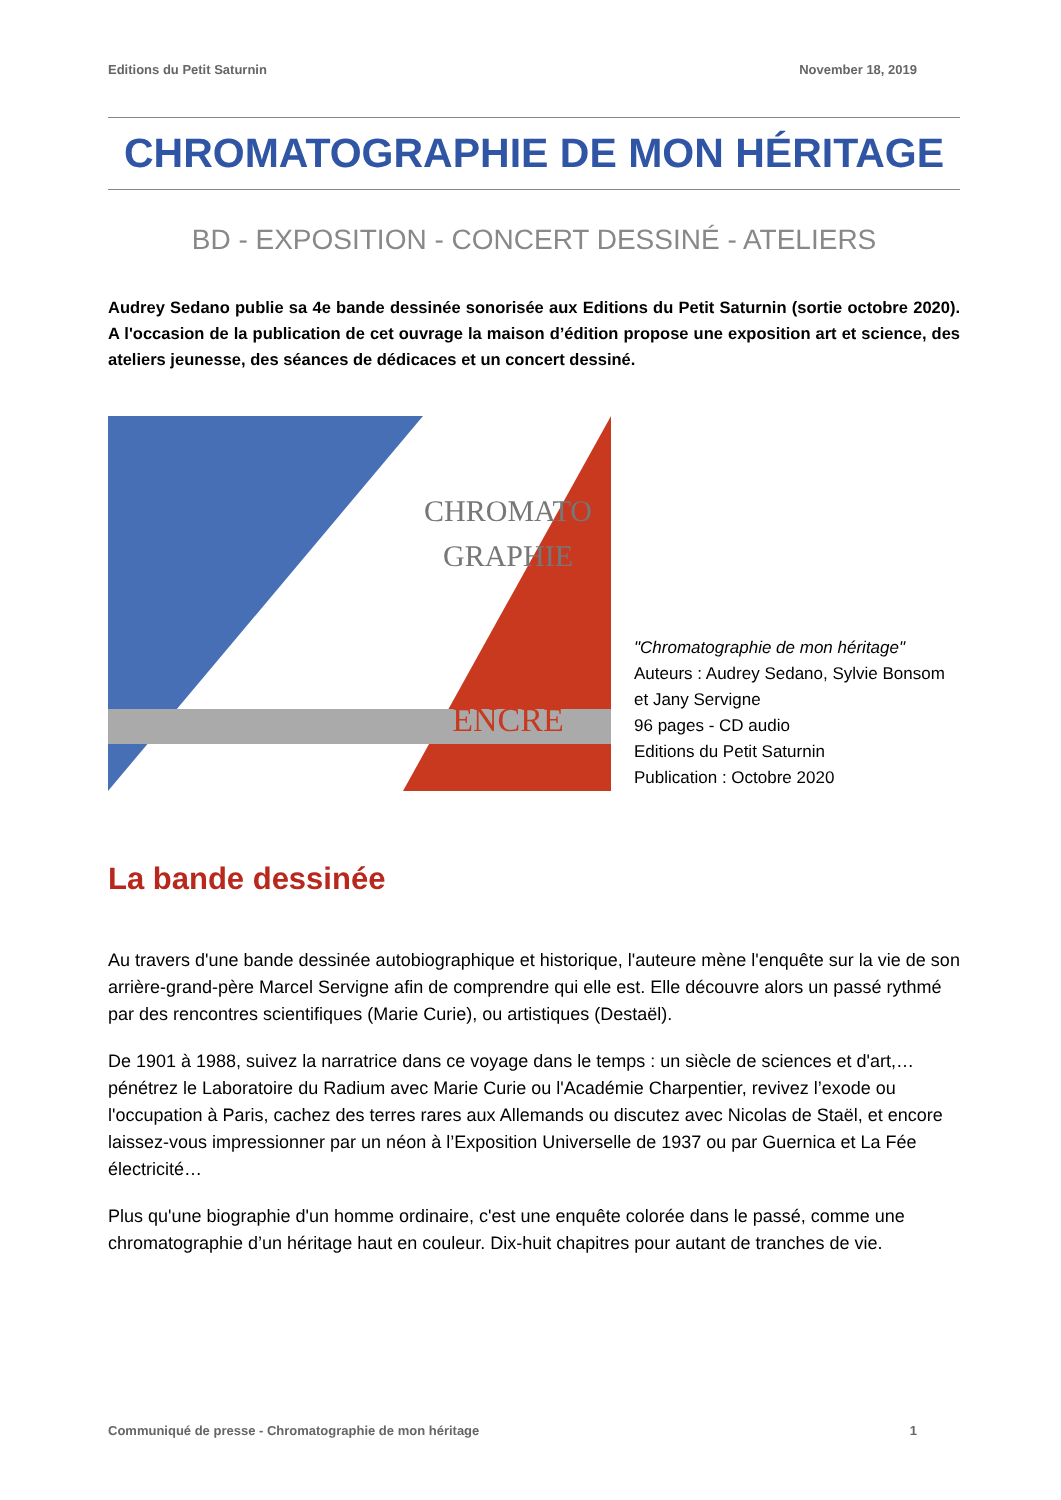Editions du Petit Saturnin November 18, 2019
CHROMATOGRAPHIE DE MON HÉRITAGE
BD - EXPOSITION - CONCERT DESSINÉ - ATELIERS
Audrey Sedano publie sa 4e bande dessinée sonorisée aux Editions du Petit Saturnin (sortie octobre 2020). A l'occasion de la publication de cet ouvrage la maison d’édition propose une exposition art et science, des ateliers jeunesse, des séances de dédicaces et un concert dessiné.
CHROMATO
GRAPHIE
ENCRE
"Chromatographie de mon héritage"
Auteurs : Audrey Sedano, Sylvie Bonsom et Jany Servigne
96 pages - CD audio
Editions du Petit Saturnin
Publication : Octobre 2020
La bande dessinée
Au travers d'une bande dessinée autobiographique et historique, l'auteure mène l'enquête sur la vie de son arrière-grand-père Marcel Servigne afin de comprendre qui elle est. Elle découvre alors un passé rythmé par des rencontres scientifiques (Marie Curie), ou artistiques (Destaël).
De 1901 à 1988, suivez la narratrice dans ce voyage dans le temps : un siècle de sciences et d'art,… pénétrez le Laboratoire du Radium avec Marie Curie ou l'Académie Charpentier, revivez l’exode ou l'occupation à Paris, cachez des terres rares aux Allemands ou discutez avec Nicolas de Staël, et encore laissez-vous impressionner par un néon à l’Exposition Universelle de 1937 ou par Guernica et La Fée électricité…
Plus qu'une biographie d'un homme ordinaire, c'est une enquête colorée dans le passé, comme une chromatographie d’un héritage haut en couleur. Dix-huit chapitres pour autant de tranches de vie.
Communiqué de presse - Chromatographie de mon héritage 1